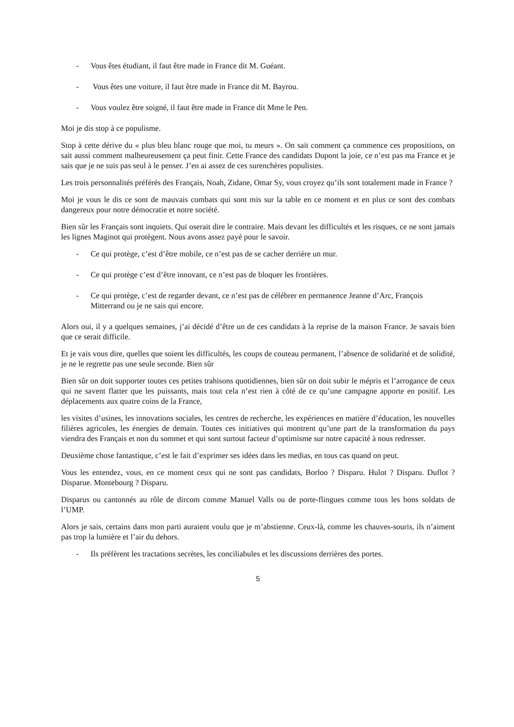- Vous êtes étudiant, il faut être made in France dit M. Guéant.
- Vous êtes une voiture, il faut être made in France dit M. Bayrou.
- Vous voulez être soigné, il faut être made in France dit Mme le Pen.
Moi je dis stop à ce populisme.
Stop à cette dérive du « plus bleu blanc rouge que moi, tu meurs ». On sait comment ça commence ces propositions, on sait aussi comment malheureusement ça peut finir. Cette France des candidats Dupont la joie, ce n’est pas ma France et je sais que je ne suis pas seul à le penser. J’en ai assez de ces surenchères populistes.
Les trois personnalités préférés des Français, Noah, Zidane, Omar Sy, vous croyez qu’ils sont totalement made in France ?
Moi je vous le dis ce sont de mauvais combats qui sont mis sur la table en ce moment et en plus ce sont des combats dangereux pour notre démocratie et notre société.
Bien sûr les Français sont inquiets. Qui oserait dire le contraire. Mais devant les difficultés et les risques, ce ne sont jamais les lignes Maginot qui protègent. Nous avons assez payé pour le savoir.
- Ce qui protège, c’est d’être mobile, ce n’est pas de se cacher derrière un mur.
- Ce qui protège c’est d’être innovant, ce n’est pas de bloquer les frontières.
- Ce qui protège, c’est de regarder devant, ce n’est pas de célébrer en permanence Jeanne d’Arc, François Mitterrand ou je ne sais qui encore.
Alors oui, il y a quelques semaines, j’ai décidé d’être un de ces candidats à la reprise de la maison France. Je savais bien que ce serait difficile.
Et je vais vous dire, quelles que soient les difficultés, les coups de couteau permanent, l’absence de solidarité et de solidité, je ne le regrette pas une seule seconde. Bien sûr
Bien sûr on doit supporter toutes ces petites trahisons quotidiennes, bien sûr on doit subir le mépris et l’arrogance de ceux qui ne savent flatter que les puissants, mais tout cela n’est rien à côté de ce qu’une campagne apporte en positif. Les déplacements aux quatre coins de la France,
les visites d’usines, les innovations sociales, les centres de recherche, les expériences en matière d’éducation, les nouvelles filières agricoles, les énergies de demain. Toutes ces initiatives qui montrent qu’une part de la transformation du pays viendra des Français et non du sommet et qui sont surtout facteur d’optimisme sur notre capacité à nous redresser.
Deuxième chose fantastique, c’est le fait d’exprimer ses idées dans les medias, en tous cas quand on peut.
Vous les entendez, vous, en ce moment ceux qui ne sont pas candidats, Borloo ? Disparu. Hulot ? Disparu. Duflot ? Disparue. Montebourg ? Disparu.
Disparus ou cantonnés au rôle de dircom comme Manuel Valls ou de porte-flingues comme tous les bons soldats de l’UMP.
Alors je sais, certains dans mon parti auraient voulu que je m’abstienne. Ceux-là, comme les chauves-souris, ils n’aiment pas trop la lumière et l’air du dehors.
- Ils préfèrent les tractations secrètes, les conciliabules et les discussions derrières des portes.
5